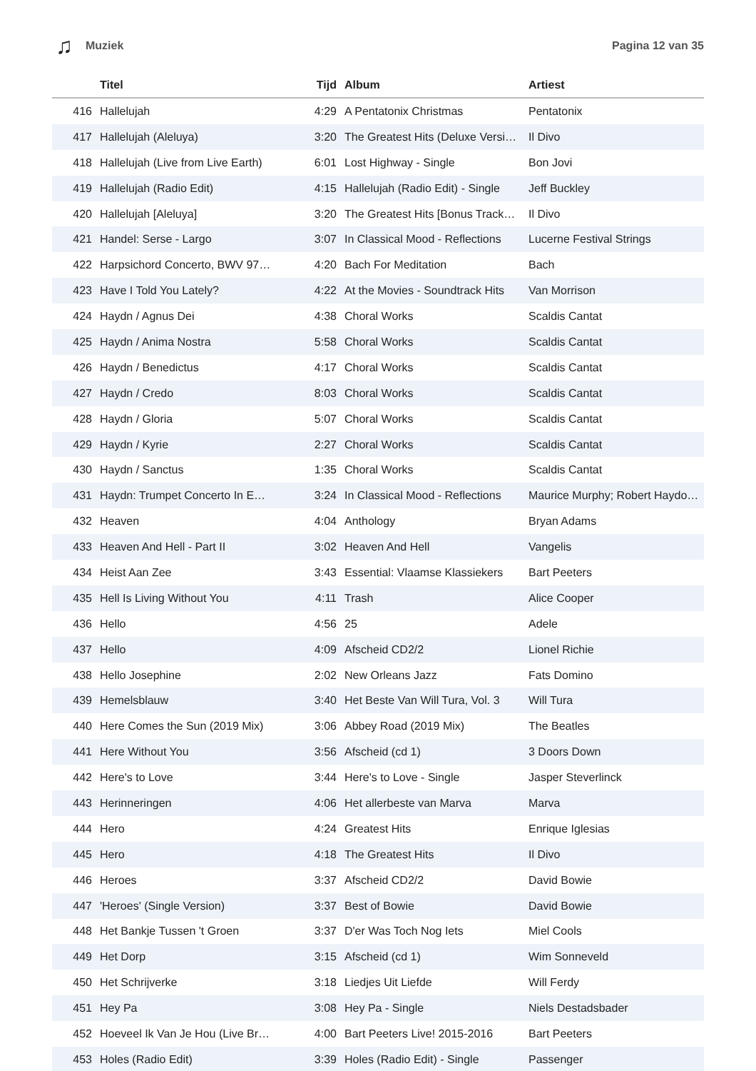♫ Muziek Pagina 12 van 35
| | Titel | Tijd | Album | Artiest |
| --- | --- | --- | --- | --- |
| 416 | Hallelujah | 4:29 | A Pentatonix Christmas | Pentatonix |
| 417 | Hallelujah (Aleluya) | 3:20 | The Greatest Hits (Deluxe Versi… | Il Divo |
| 418 | Hallelujah (Live from Live Earth) | 6:01 | Lost Highway - Single | Bon Jovi |
| 419 | Hallelujah (Radio Edit) | 4:15 | Hallelujah (Radio Edit) - Single | Jeff Buckley |
| 420 | Hallelujah [Aleluya] | 3:20 | The Greatest Hits [Bonus Track… | Il Divo |
| 421 | Handel: Serse - Largo | 3:07 | In Classical Mood - Reflections | Lucerne Festival Strings |
| 422 | Harpsichord Concerto, BWV 97… | 4:20 | Bach For Meditation | Bach |
| 423 | Have I Told You Lately? | 4:22 | At the Movies - Soundtrack Hits | Van Morrison |
| 424 | Haydn / Agnus Dei | 4:38 | Choral Works | Scaldis Cantat |
| 425 | Haydn / Anima Nostra | 5:58 | Choral Works | Scaldis Cantat |
| 426 | Haydn / Benedictus | 4:17 | Choral Works | Scaldis Cantat |
| 427 | Haydn / Credo | 8:03 | Choral Works | Scaldis Cantat |
| 428 | Haydn / Gloria | 5:07 | Choral Works | Scaldis Cantat |
| 429 | Haydn / Kyrie | 2:27 | Choral Works | Scaldis Cantat |
| 430 | Haydn / Sanctus | 1:35 | Choral Works | Scaldis Cantat |
| 431 | Haydn: Trumpet Concerto In E… | 3:24 | In Classical Mood - Reflections | Maurice Murphy; Robert Haydo… |
| 432 | Heaven | 4:04 | Anthology | Bryan Adams |
| 433 | Heaven And Hell - Part II | 3:02 | Heaven And Hell | Vangelis |
| 434 | Heist Aan Zee | 3:43 | Essential: Vlaamse Klassiekers | Bart Peeters |
| 435 | Hell Is Living Without You | 4:11 | Trash | Alice Cooper |
| 436 | Hello | 4:56 | 25 | Adele |
| 437 | Hello | 4:09 | Afscheid CD2/2 | Lionel Richie |
| 438 | Hello Josephine | 2:02 | New Orleans Jazz | Fats Domino |
| 439 | Hemelsblauw | 3:40 | Het Beste Van Will Tura, Vol. 3 | Will Tura |
| 440 | Here Comes the Sun (2019 Mix) | 3:06 | Abbey Road (2019 Mix) | The Beatles |
| 441 | Here Without You | 3:56 | Afscheid (cd 1) | 3 Doors Down |
| 442 | Here's to Love | 3:44 | Here's to Love - Single | Jasper Steverlinck |
| 443 | Herinneringen | 4:06 | Het allerbeste van Marva | Marva |
| 444 | Hero | 4:24 | Greatest Hits | Enrique Iglesias |
| 445 | Hero | 4:18 | The Greatest Hits | Il Divo |
| 446 | Heroes | 3:37 | Afscheid CD2/2 | David Bowie |
| 447 | 'Heroes' (Single Version) | 3:37 | Best of Bowie | David Bowie |
| 448 | Het Bankje Tussen 't Groen | 3:37 | D'er Was Toch Nog Iets | Miel Cools |
| 449 | Het Dorp | 3:15 | Afscheid (cd 1) | Wim Sonneveld |
| 450 | Het Schrijverke | 3:18 | Liedjes Uit Liefde | Will Ferdy |
| 451 | Hey Pa | 3:08 | Hey Pa - Single | Niels Destadsbader |
| 452 | Hoeveel Ik Van Je Hou (Live Br… | 4:00 | Bart Peeters Live! 2015-2016 | Bart Peeters |
| 453 | Holes (Radio Edit) | 3:39 | Holes (Radio Edit) - Single | Passenger |